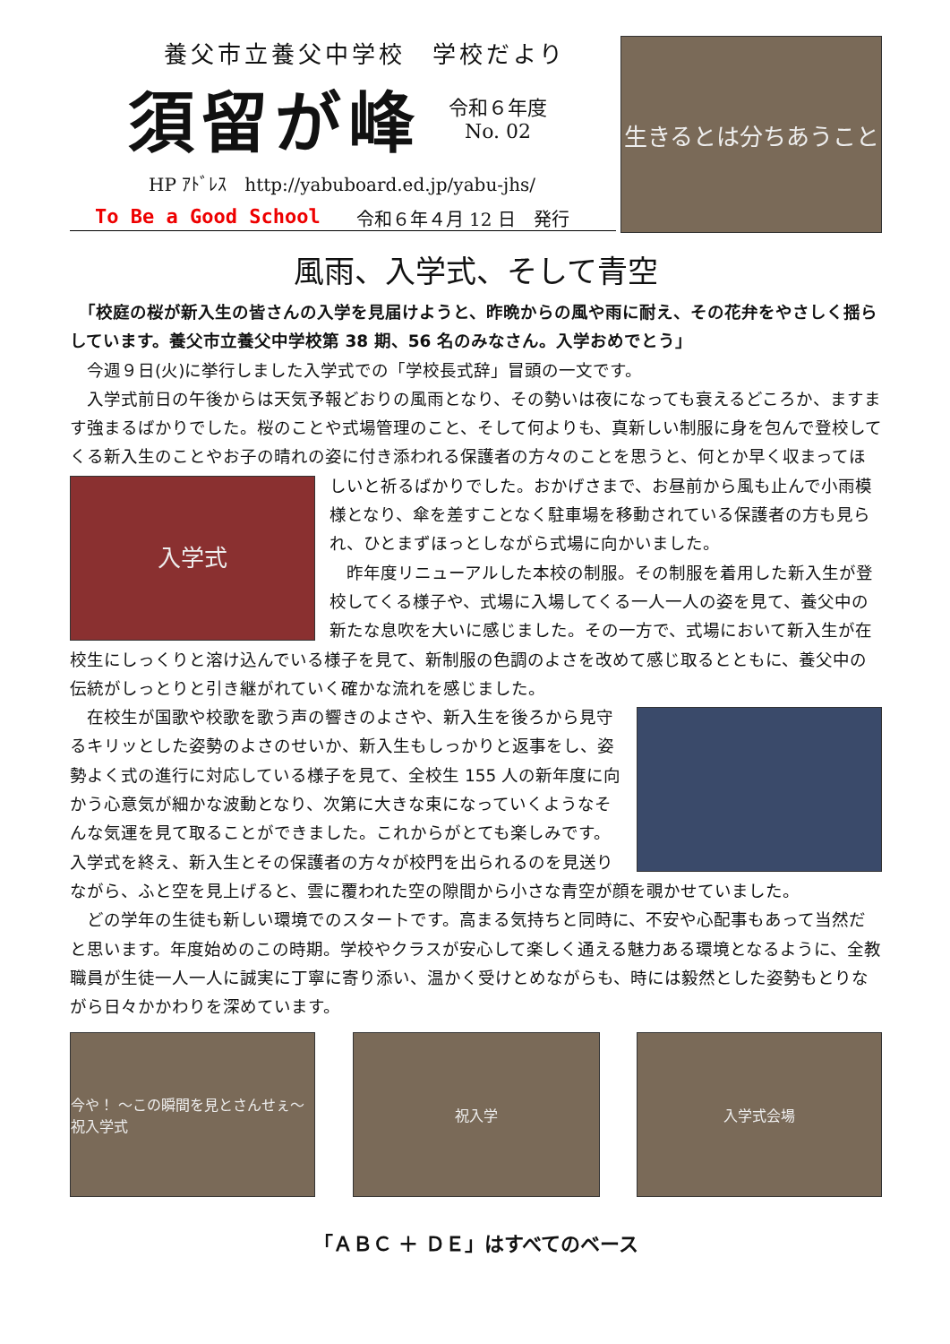養父市立養父中学校　学校だより
須留が峰
令和６年度
No. 02
HP ｱﾄﾞﾚｽ　http://yabuboard.ed.jp/yabu-jhs/
To Be a Good School 令和６年４月 12 日　発行
生きるとは分ちあうこと
風雨、入学式、そして青空
　「校庭の桜が新入生の皆さんの入学を見届けようと、昨晩からの風や雨に耐え、その花弁をやさしく揺らしています。養父市立養父中学校第 38 期、56 名のみなさん。入学おめでとう」
　今週９日(火)に挙行しました入学式での「学校長式辞」冒頭の一文です。
　入学式前日の午後からは天気予報どおりの風雨となり、その勢いは夜になっても衰えるどころか、ますます強まるばかりでした。桜のことや式場管理のこと、そして何よりも、真新しい制服に身を包んで登校してくる新入生のことやお子の晴れの姿に付き添われる保護者の方々のことを思うと、何とか早く収まってほしいと祈るばかりでした。おかげさまで、お昼前から風も止んで
入学式
小雨模様となり、傘を差すことなく駐車場を移動されている保護者の方も見られ、ひとまずほっとしながら式場に向かいました。
　昨年度リニューアルした本校の制服。その制服を着用した新入生が登校してくる様子や、式場に入場してくる一人一人の姿を見て、養父中の新たな息吹を大いに感じました。その一方で、式場において新入生が在校生にしっくりと溶け込んでいる様子を見て、新制服の色調のよさを改めて感じ取るとともに、養父中の伝統がしっとりと引き継がれていく確かな流れを感じました。
　在校生が国歌や校歌を歌う声の響きのよさや、新入生を後ろから見守るキリッとした姿勢のよさのせいか、新入生もしっかりと返事をし、姿勢よく式の進行に対応している様子を見て、全校生 155 人の新年度に向かう心意気が細かな波動となり、次第に大きな束になっていくようなそんな気運を見て取ることができました。これからがとても楽しみです。入学式を終え、新入生とその保護者の方々が校門を出られるのを見送りながら、ふと空を見上げると、雲に覆われた空の隙間から小さな青空が顔を覗かせていました。
　どの学年の生徒も新しい環境でのスタートです。高まる気持ちと同時に、不安や心配事もあって当然だと思います。年度始めのこの時期。学校やクラスが安心して楽しく通える魅力ある環境となるように、全教職員が生徒一人一人に誠実に丁寧に寄り添い、温かく受けとめながらも、時には毅然とした姿勢もとりながら日々かかわりを深めています。
今や！ ～この瞬間を見とさんせぇ～　祝入学式
祝入学 入学式会場
「ＡＢＣ ＋ ＤＥ」はすべてのベース